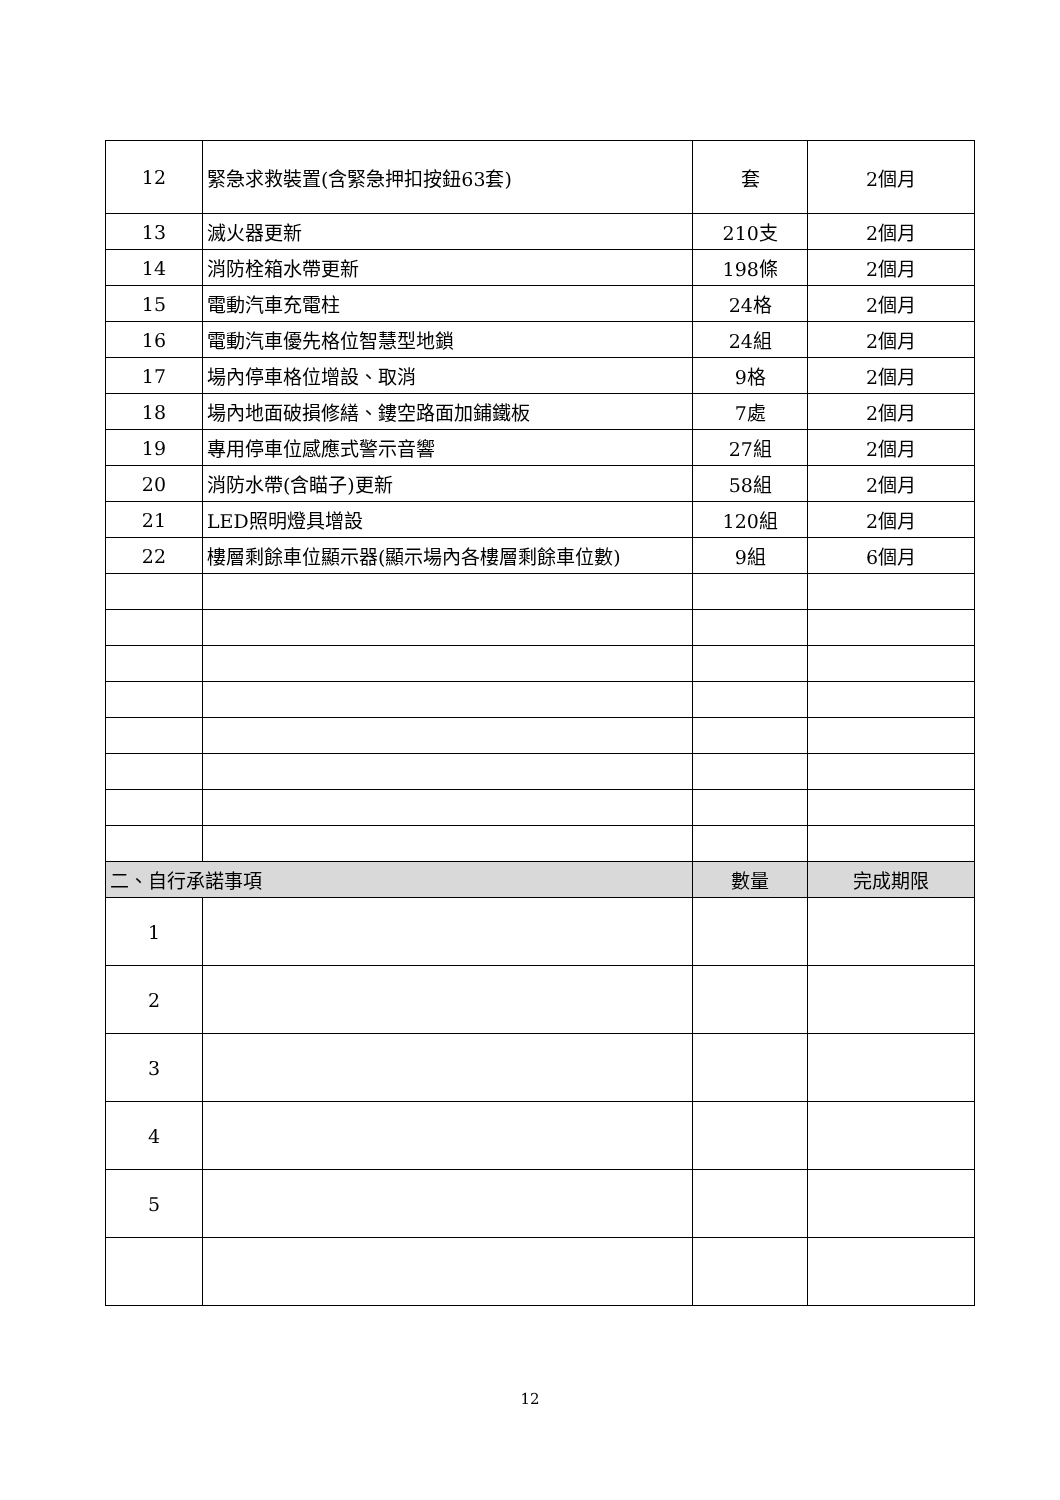| 12 | 緊急求救裝置(含緊急押扣按鈕63套) | 套 | 2個月 |
| 13 | 滅火器更新 | 210支 | 2個月 |
| 14 | 消防栓箱水帶更新 | 198條 | 2個月 |
| 15 | 電動汽車充電柱 | 24格 | 2個月 |
| 16 | 電動汽車優先格位智慧型地鎖 | 24組 | 2個月 |
| 17 | 場內停車格位增設、取消 | 9格 | 2個月 |
| 18 | 場內地面破損修繕、鏤空路面加鋪鐵板 | 7處 | 2個月 |
| 19 | 專用停車位感應式警示音響 | 27組 | 2個月 |
| 20 | 消防水帶(含瞄子)更新 | 58組 | 2個月 |
| 21 | LED照明燈具增設 | 120組 | 2個月 |
| 22 | 樓層剩餘車位顯示器(顯示場內各樓層剩餘車位數) | 9組 | 6個月 |
| 二、自行承諾事項 | | 數量 | 完成期限 |
| 1 | | | |
| 2 | | | |
| 3 | | | |
| 4 | | | |
| 5 | | | |
12